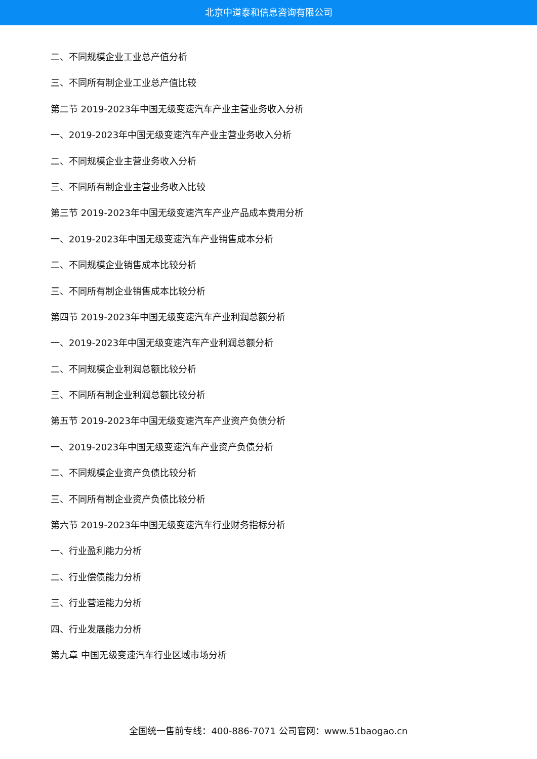北京中道泰和信息咨询有限公司
二、不同规模企业工业总产值分析
三、不同所有制企业工业总产值比较
第二节 2019-2023年中国无级变速汽车产业主营业务收入分析
一、2019-2023年中国无级变速汽车产业主营业务收入分析
二、不同规模企业主营业务收入分析
三、不同所有制企业主营业务收入比较
第三节 2019-2023年中国无级变速汽车产业产品成本费用分析
一、2019-2023年中国无级变速汽车产业销售成本分析
二、不同规模企业销售成本比较分析
三、不同所有制企业销售成本比较分析
第四节 2019-2023年中国无级变速汽车产业利润总额分析
一、2019-2023年中国无级变速汽车产业利润总额分析
二、不同规模企业利润总额比较分析
三、不同所有制企业利润总额比较分析
第五节 2019-2023年中国无级变速汽车产业资产负债分析
一、2019-2023年中国无级变速汽车产业资产负债分析
二、不同规模企业资产负债比较分析
三、不同所有制企业资产负债比较分析
第六节 2019-2023年中国无级变速汽车行业财务指标分析
一、行业盈利能力分析
二、行业偿债能力分析
三、行业营运能力分析
四、行业发展能力分析
第九章 中国无级变速汽车行业区域市场分析
全国统一售前专线：400-886-7071 公司官网：www.51baogao.cn